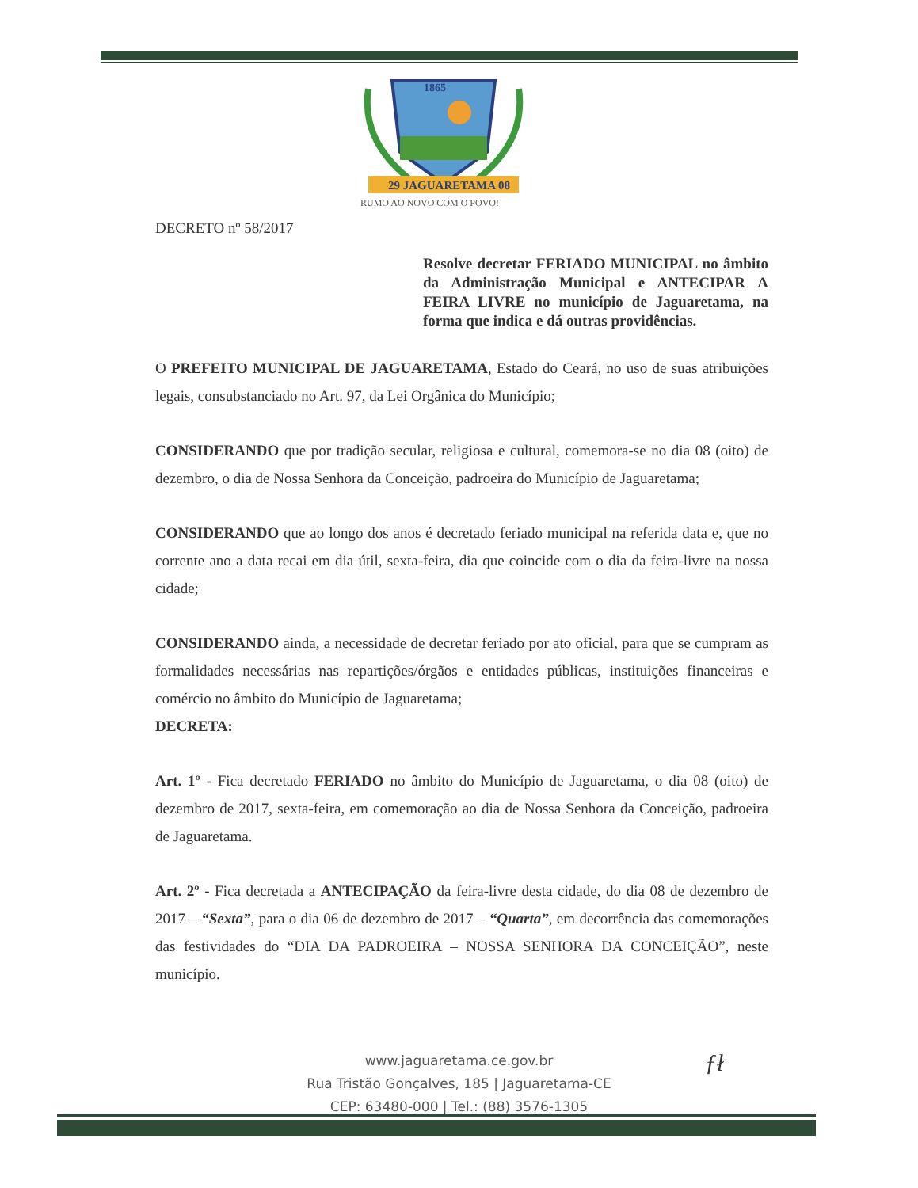1865
29 JAGUARETAMA 08
RUMO AO NOVO COM O POVO!
DECRETO nº 58/2017
Resolve decretar FERIADO MUNICIPAL no âmbito da Administração Municipal e ANTECIPAR A FEIRA LIVRE no município de Jaguaretama, na forma que indica e dá outras providências.
O PREFEITO MUNICIPAL DE JAGUARETAMA, Estado do Ceará, no uso de suas atribuições legais, consubstanciado no Art. 97, da Lei Orgânica do Município;
CONSIDERANDO que por tradição secular, religiosa e cultural, comemora-se no dia 08 (oito) de dezembro, o dia de Nossa Senhora da Conceição, padroeira do Município de Jaguaretama;
CONSIDERANDO que ao longo dos anos é decretado feriado municipal na referida data e, que no corrente ano a data recai em dia útil, sexta-feira, dia que coincide com o dia da feira-livre na nossa cidade;
CONSIDERANDO ainda, a necessidade de decretar feriado por ato oficial, para que se cumpram as formalidades necessárias nas repartições/órgãos e entidades públicas, instituições financeiras e comércio no âmbito do Município de Jaguaretama;
DECRETA:
Art. 1º - Fica decretado FERIADO no âmbito do Município de Jaguaretama, o dia 08 (oito) de dezembro de 2017, sexta-feira, em comemoração ao dia de Nossa Senhora da Conceição, padroeira de Jaguaretama.
Art. 2º - Fica decretada a ANTECIPAÇÃO da feira-livre desta cidade, do dia 08 de dezembro de 2017 – “Sexta”, para o dia 06 de dezembro de 2017 – “Quarta”, em decorrência das comemorações das festividades do “DIA DA PADROEIRA – NOSSA SENHORA DA CONCEIÇÃO”, neste município.
www.jaguaretama.ce.gov.br
Rua Tristão Gonçalves, 185 | Jaguaretama-CE
CEP: 63480-000 | Tel.: (88) 3576-1305
ƒł